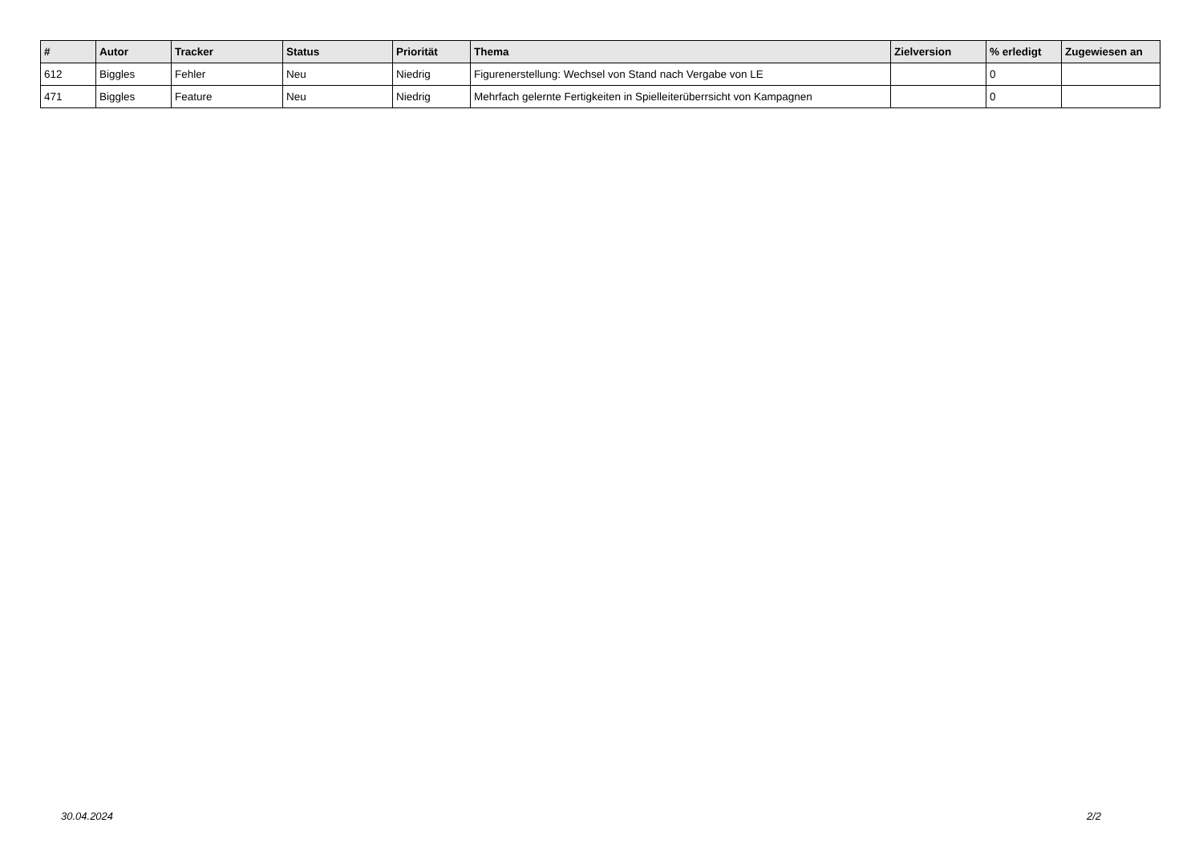| # | Autor | Tracker | Status | Priorität | Thema | Zielversion | % erledigt | Zugewiesen an |
| --- | --- | --- | --- | --- | --- | --- | --- | --- |
| 612 | Biggles | Fehler | Neu | Niedrig | Figurenerstellung: Wechsel von Stand nach Vergabe von LE | | 0 | |
| 471 | Biggles | Feature | Neu | Niedrig | Mehrfach gelernte Fertigkeiten in Spielleiterüberrsicht von Kampagnen | | 0 | |
30.04.2024 2/2